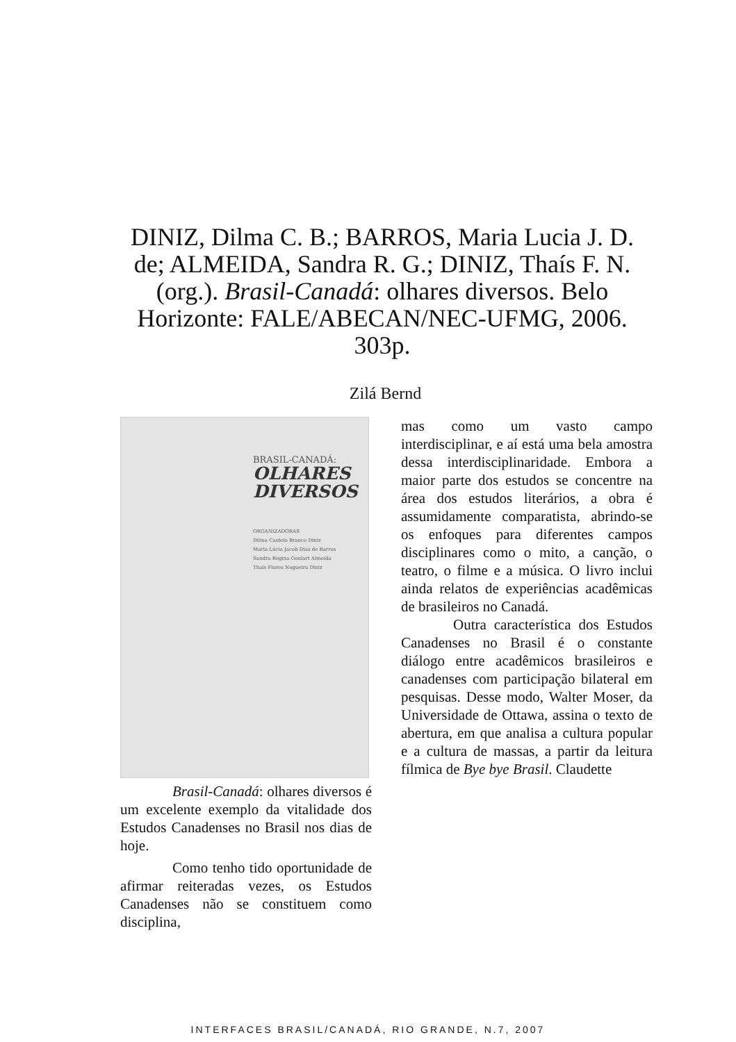DINIZ, Dilma C. B.; BARROS, Maria Lucia J. D. de; ALMEIDA, Sandra R. G.; DINIZ, Thaís F. N. (org.). Brasil-Canadá: olhares diversos. Belo Horizonte: FALE/ABECAN/NEC-UFMG, 2006. 303p.
Zilá Bernd
BRASIL-CANADÁ:
OLHARES
DIVERSOS
ORGANIZADORAS
Dilma Castelo Branco Diniz
Maria Lúcia Jacob Dias de Barros
Sandra Regina Goulart Almeida
Thaís Flores Nogueira Diniz
Brasil-Canadá: olhares diversos é um excelente exemplo da vitalidade dos Estudos Canadenses no Brasil nos dias de hoje.
Como tenho tido oportunidade de afirmar reiteradas vezes, os Estudos Canadenses não se constituem como disciplina,
mas como um vasto campo interdisciplinar, e aí está uma bela amostra dessa interdisciplinaridade. Embora a maior parte dos estudos se concentre na área dos estudos literários, a obra é assumidamente comparatista, abrindo-se os enfoques para diferentes campos disciplinares como o mito, a canção, o teatro, o filme e a música. O livro inclui ainda relatos de experiências acadêmicas de brasileiros no Canadá.
Outra característica dos Estudos Canadenses no Brasil é o constante diálogo entre acadêmicos brasileiros e canadenses com participação bilateral em pesquisas. Desse modo, Walter Moser, da Universidade de Ottawa, assina o texto de abertura, em que analisa a cultura popular e a cultura de massas, a partir da leitura fílmica de Bye bye Brasil. Claudette
INTERFACES BRASIL/CANADÁ, RIO GRANDE, N.7, 2007